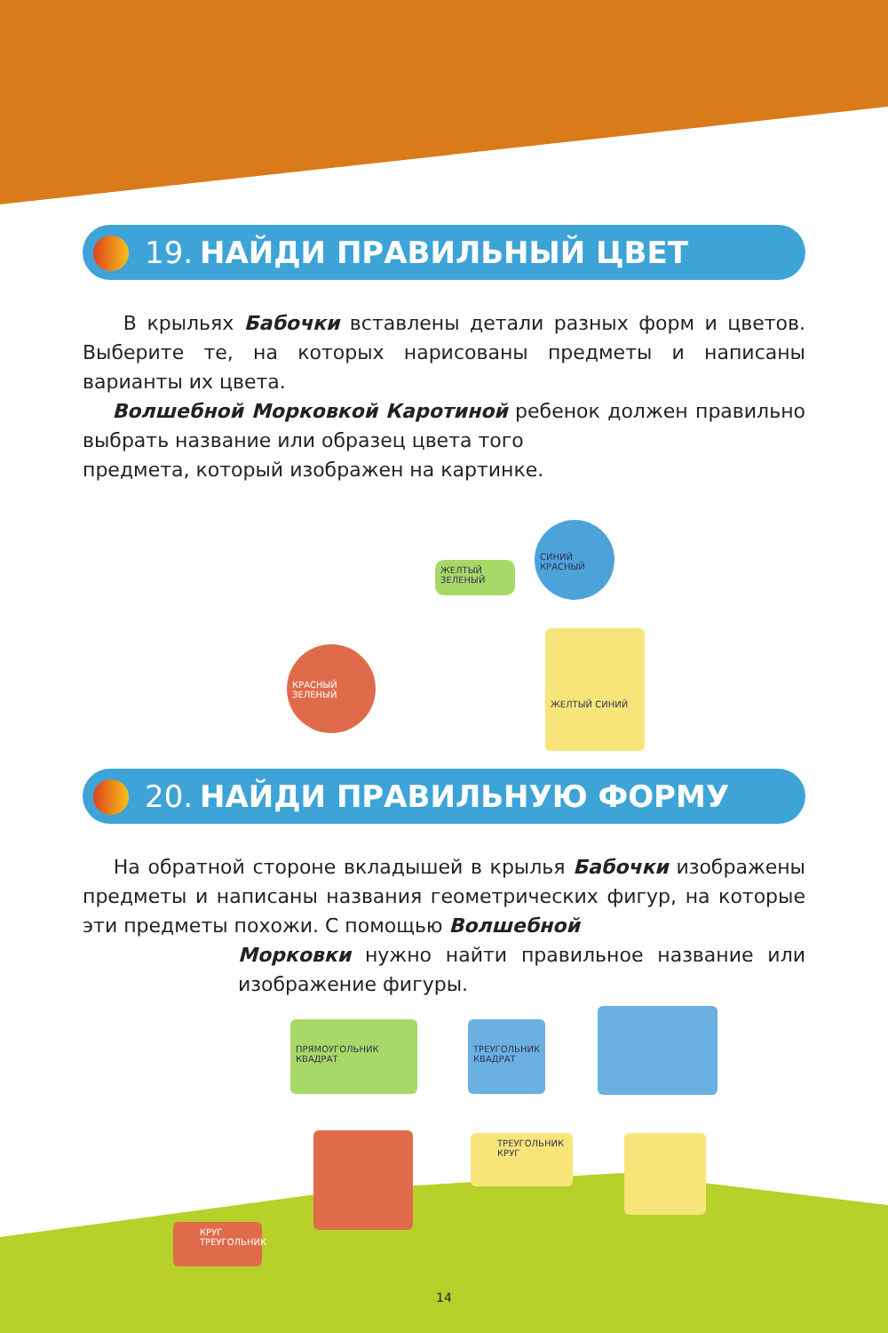19. НАЙДИ ПРАВИЛЬНЫЙ ЦВЕТ
В крыльях Бабочки вставлены детали разных форм и цветов. Выберите те, на которых нарисованы предметы и написаны варианты их цвета.
Волшебной Морковкой Каротиной ребенок должен правильно выбрать название или образец цвета того
предмета, который изображен на картинке.
ЖЕЛТЫЙ ЗЕЛЕНЫЙ
СИНИЙ КРАСНЫЙ
КРАСНЫЙ ЗЕЛЕНЫЙ
ЖЕЛТЫЙ СИНИЙ
20. НАЙДИ ПРАВИЛЬНУЮ ФОРМУ
На обратной стороне вкладышей в крылья Бабочки изображены предметы и написаны названия геометрических фигур, на которые эти предметы похожи. С помощью Волшебной
Морковки нужно найти правильное название или изображение фигуры.
ПРЯМОУГОЛЬНИК
КВАДРАТ
ТРЕУГОЛЬНИК
КВАДРАТ
ТРЕУГОЛЬНИК
КРУГ
КРУГ
ТРЕУГОЛЬНИК
14